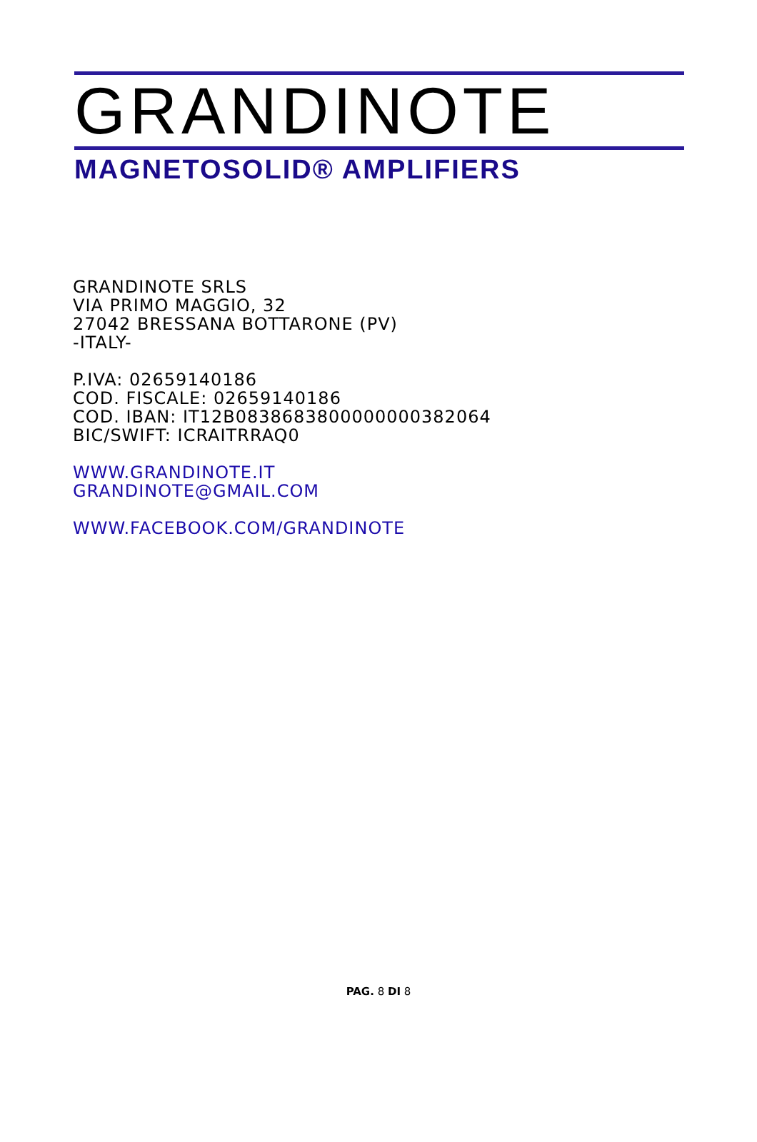GRANDINOTE
MAGNETOSOLID® AMPLIFIERS
GRANDINOTE SRLS
VIA PRIMO MAGGIO, 32
27042 BRESSANA BOTTARONE (PV)
-ITALY-
P.IVA: 02659140186
COD. FISCALE: 02659140186
COD. IBAN: IT12B0838683800000000382064
BIC/SWIFT: ICRAITRRAQ0
WWW.GRANDINOTE.IT
GRANDINOTE@GMAIL.COM
WWW.FACEBOOK.COM/GRANDINOTE
PAG. 8 DI 8